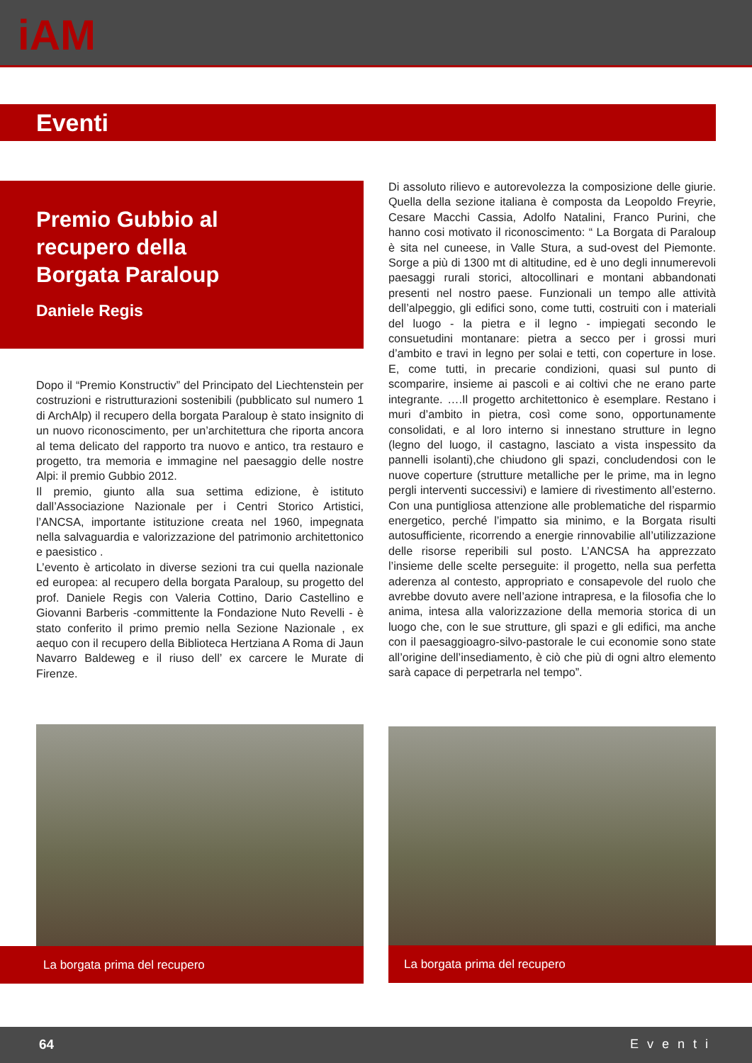iAM
Eventi
Premio Gubbio al
recupero della
Borgata Paraloup
Daniele Regis
Dopo il “Premio Konstructiv” del Principato del Liechtenstein per costruzioni e ristrutturazioni sostenibili (pubblicato sul numero 1 di ArchAlp) il recupero della borgata Paraloup è stato insignito di un nuovo riconoscimento, per un’architettura che riporta ancora al tema delicato del rapporto tra nuovo e antico, tra restauro e progetto, tra memoria e immagine nel paesaggio delle nostre Alpi: il premio Gubbio 2012.
Il premio, giunto alla sua settima edizione, è istituto dall’Associazione Nazionale per i Centri Storico Artistici, l’ANCSA, importante istituzione creata nel 1960, impegnata nella salvaguardia e valorizzazione del patrimonio architettonico e paesistico .
L’evento è articolato in diverse sezioni tra cui quella nazionale ed europea: al recupero della borgata Paraloup, su progetto del prof. Daniele Regis con Valeria Cottino, Dario Castellino e Giovanni Barberis -committente la Fondazione Nuto Revelli - è stato conferito il primo premio nella Sezione Nazionale , ex aequo con il recupero della Biblioteca Hertziana A Roma di Jaun Navarro Baldeweg e il riuso dell’ ex carcere le Murate di Firenze.
Di assoluto rilievo e autorevolezza la composizione delle giurie. Quella della sezione italiana è composta da Leopoldo Freyrie, Cesare Macchi Cassia, Adolfo Natalini, Franco Purini, che hanno cosi motivato il riconoscimento: “ La Borgata di Paraloup è sita nel cuneese, in Valle Stura, a sud-ovest del Piemonte. Sorge a più di 1300 mt di altitudine, ed è uno degli innumerevoli paesaggi rurali storici, altocollinari e montani abbandonati presenti nel nostro paese. Funzionali un tempo alle attività dell’alpeggio, gli edifici sono, come tutti, costruiti con i materiali del luogo - la pietra e il legno - impiegati secondo le consuetudini montanare: pietra a secco per i grossi muri d’ambito e travi in legno per solai e tetti, con coperture in lose. E, come tutti, in precarie condizioni, quasi sul punto di scomparire, insieme ai pascoli e ai coltivi che ne erano parte integrante. ….Il progetto architettonico è esemplare. Restano i muri d’ambito in pietra, così come sono, opportunamente consolidati, e al loro interno si innestano strutture in legno (legno del luogo, il castagno, lasciato a vista inspessito da pannelli isolanti),che chiudono gli spazi, concludendosi con le nuove coperture (strutture metalliche per le prime, ma in legno pergli interventi successivi) e lamiere di rivestimento all’esterno. Con una puntigliosa attenzione alle problematiche del risparmio energetico, perché l’impatto sia minimo, e la Borgata risulti autosufficiente, ricorrendo a energie rinnovabilie all’utilizzazione delle risorse reperibili sul posto. L’ANCSA ha apprezzato l’insieme delle scelte perseguite: il progetto, nella sua perfetta aderenza al contesto, appropriato e consapevole del ruolo che avrebbe dovuto avere nell’azione intrapresa, e la filosofia che lo anima, intesa alla valorizzazione della memoria storica di un luogo che, con le sue strutture, gli spazi e gli edifici, ma anche con il paesaggioagro-silvo-pastorale le cui economie sono state all’origine dell’insediamento, è ciò che più di ogni altro elemento sarà capace di perpetrarla nel tempo”.
La borgata prima del recupero La borgata prima del recupero
64 Eventi